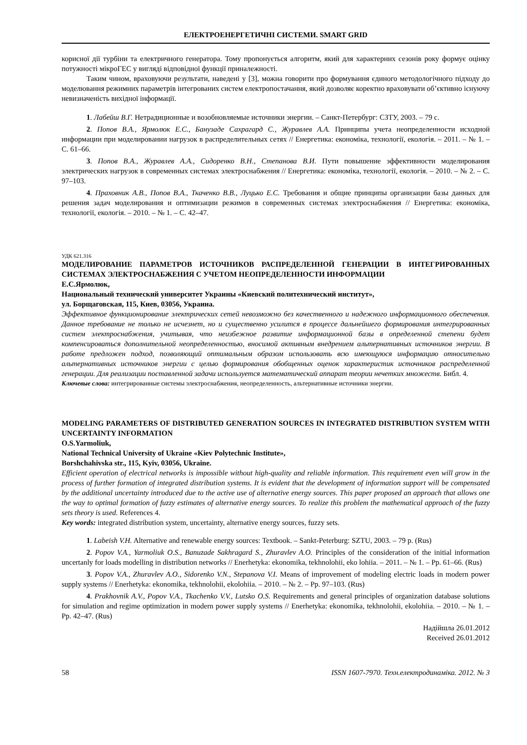ЕЛЕКТРОЕНЕРГЕТИЧНІ СИСТЕМИ. SMART GRID
корисної дії турбіни та електричного генератора. Тому пропонується алгоритм, який для характерних сезонів року формує оцінку потужності мікроГЕС у вигляді відповідної функції приналежності.
Таким чином, враховуючи результати, наведені у [3], можна говорити про формування єдиного методологічного підходу до моделювання режимних параметрів інтегрованих систем електропостачання, який дозволяє коректно враховувати об’єктивно існуючу невизначеність вихідної інформації.
1. Лабейш В.Г. Нетрадиционные и возобновляемые источники энергии. – Санкт-Петербург: СЗТУ, 2003. – 79 с.
2. Попов В.А., Ярмолюк Е.С., Банузаде Сахрагард С., Журавлев А.А. Принципы учета неопределенности исходной информации при моделировании нагрузок в распределительных сетях // Енергетика: економіка, технології, екологія. – 2011. – № 1. – С. 61–66.
3. Попов В.А., Журавлев А.А., Сидоренко В.Н., Степанова В.И. Пути повышение эффективности моделирования электрических нагрузок в современных системах электроснабжения // Енергетика: економіка, технології, екологія. – 2010. – № 2. – С. 97–103.
4. Праховник А.В., Попов В.А., Ткаченко В.В., Луцько Е.С. Требования и общие принципы организации базы данных для решения задач моделирования и оптимизации режимов в современных системах электроснабжения // Енергетика: економіка, технології, екологія. – 2010. – № 1. – С. 42–47.
УДК 621.316
МОДЕЛИРОВАНИЕ ПАРАМЕТРОВ ИСТОЧНИКОВ РАСПРЕДЕЛЕННОЙ ГЕНЕРАЦИИ В ИНТЕГРИРОВАННЫХ СИСТЕМАХ ЭЛЕКТРОСНАБЖЕНИЯ С УЧЕТОМ НЕОПРЕДЕЛЕННОСТИ ИНФОРМАЦИИ
Е.С.Ярмолюк,
Национальный технический университет Украины «Киевский политехнический институт»,
ул. Борщаговская, 115, Киев, 03056, Украина.
Эффективное функционирование электрических сетей невозможно без качественного и надежного информационного обеспечения. Данное требование не только не исчезнет, но и существенно усилится в процессе дальнейшего формирования интегрированных систем электроснабжения, учитывая, что неизбежное развитие информационной базы в определенной степени будет компенсироваться дополнительной неопределенностью, вносимой активным внедрением альтернативных источников энергии. В работе предложен подход, позволяющий оптимальным образом использовать всю имеющуюся информацию относительно альтернативных источников энергии с целью формирования обобщенных оценок характеристик источников распределенной генерации. Для реализации поставленной задачи используется математический аппарат теории нечетких множеств. Библ. 4.
Ключевые слова: интегрированные системы электроснабжения, неопределенность, альтернативные источники энергии.
MODELING PARAMETERS OF DISTRIBUTED GENERATION SOURCES IN INTEGRATED DISTRIBUTION SYSTEM WITH UNCERTAINTY INFORMATION
O.S.Yarmoliuk,
National Technical University of Ukraine «Kiev Polytechnic Institute»,
Borshchahivska str., 115, Kyiv, 03056, Ukraine.
Efficient operation of electrical networks is impossible without high-quality and reliable information. This requirement even will grow in the process of further formation of integrated distribution systems. It is evident that the development of information support will be compensated by the additional uncertainty introduced due to the active use of alternative energy sources. This paper proposed an approach that allows one the way to optimal formation of fuzzy estimates of alternative energy sources. To realize this problem the mathematical approach of the fuzzy sets theory is used. References 4.
Key words: integrated distribution system, uncertainty, alternative energy sources, fuzzy sets.
1. Labeish V.H. Alternative and renewable energy sources: Textbook. – Sankt-Peterburg: SZTU, 2003. – 79 p. (Rus)
2. Popov V.A., Yarmoliuk O.S., Banuzade Sakhragard S., Zhuravlev A.O. Principles of the consideration of the initial information uncertanly for loads modelling in distribution networks // Enerhetyka: ekonomika, tekhnolohii, eko lohiia. – 2011. – № 1. – Pp. 61–66. (Rus)
3. Popov V.A., Zhuravlev A.O., Sidorenko V.N., Stepanova V.I. Means of improvement of modeling electric loads in modern power supply systems // Enerhetyka: ekonomika, tekhnolohii, ekolohiia. – 2010. – № 2. – Pp. 97–103. (Rus)
4. Prakhovnik A.V., Popov V.A., Tkachenko V.V., Lutsko O.S. Requirements and general principles of organization database solutions for simulation and regime optimization in modern power supply systems // Enerhetyka: ekonomika, tekhnolohii, ekolohiia. – 2010. – № 1. – Pp. 42–47. (Rus)
Надійшла 26.01.2012
Received 26.01.2012
58 ISSN 1607-7970. Техн.електродинаміка. 2012. № 3